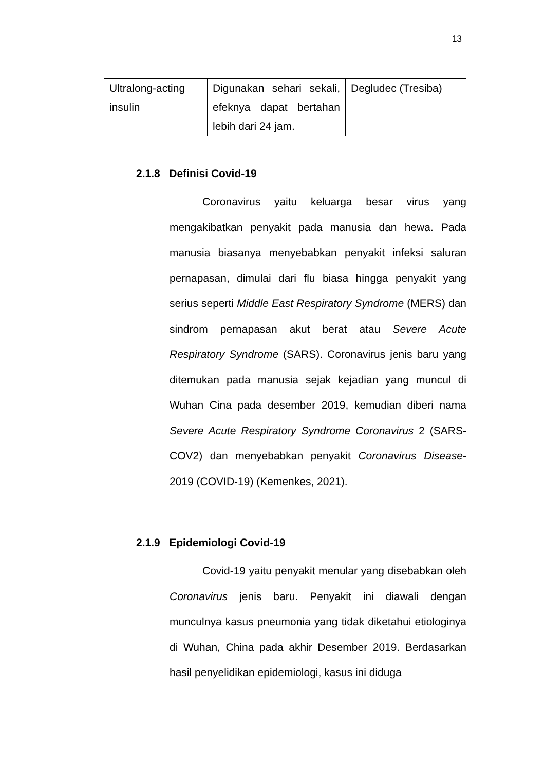13
| Ultralong-acting insulin | Digunakan sehari sekali, efeknya dapat bertahan lebih dari 24 jam. | Degludec (Tresiba) |
2.1.8 Definisi Covid-19
Coronavirus yaitu keluarga besar virus yang mengakibatkan penyakit pada manusia dan hewa. Pada manusia biasanya menyebabkan penyakit infeksi saluran pernapasan, dimulai dari flu biasa hingga penyakit yang serius seperti Middle East Respiratory Syndrome (MERS) dan sindrom pernapasan akut berat atau Severe Acute Respiratory Syndrome (SARS). Coronavirus jenis baru yang ditemukan pada manusia sejak kejadian yang muncul di Wuhan Cina pada desember 2019, kemudian diberi nama Severe Acute Respiratory Syndrome Coronavirus 2 (SARS-COV2) dan menyebabkan penyakit Coronavirus Disease-2019 (COVID-19) (Kemenkes, 2021).
2.1.9 Epidemiologi Covid-19
Covid-19 yaitu penyakit menular yang disebabkan oleh Coronavirus jenis baru. Penyakit ini diawali dengan munculnya kasus pneumonia yang tidak diketahui etiologinya di Wuhan, China pada akhir Desember 2019. Berdasarkan hasil penyelidikan epidemiologi, kasus ini diduga